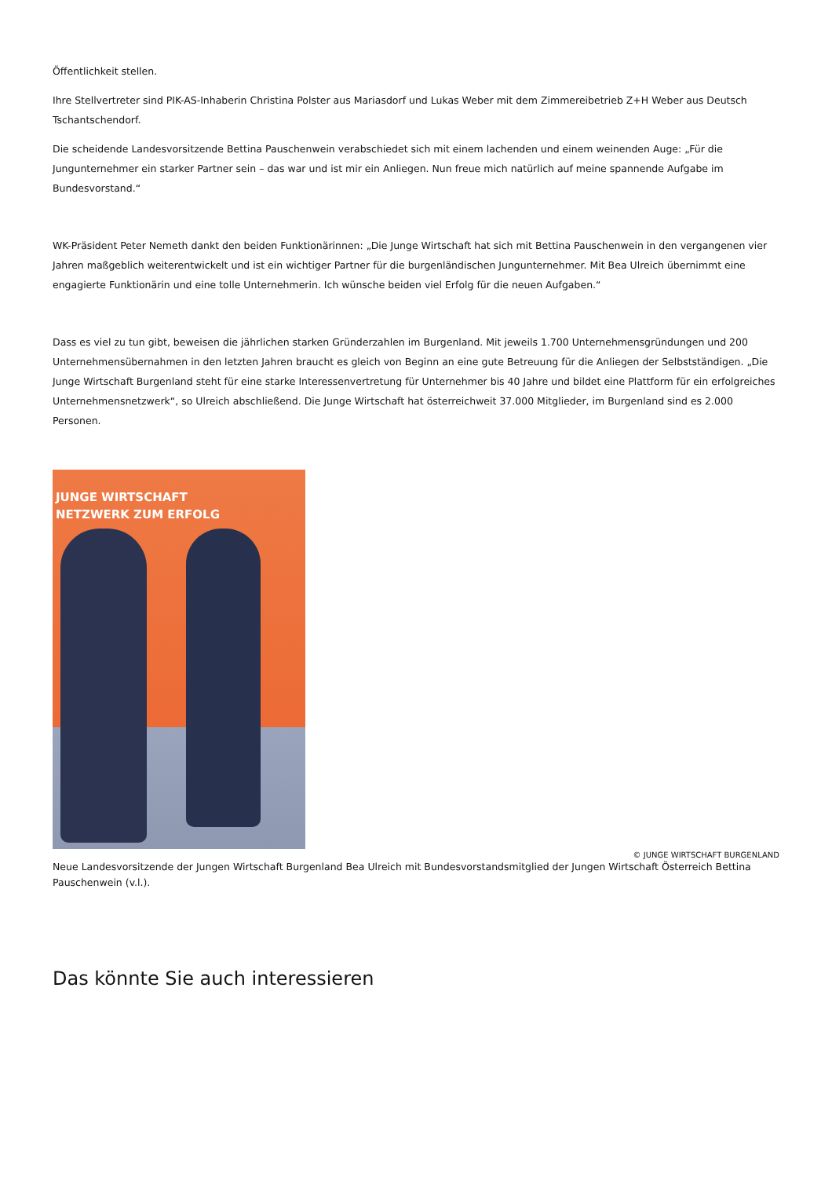Öffentlichkeit stellen.
Ihre Stellvertreter sind PIK-AS-Inhaberin Christina Polster aus Mariasdorf und Lukas Weber mit dem Zimmereibetrieb Z+H Weber aus Deutsch Tschantschendorf.
Die scheidende Landesvorsitzende Bettina Pauschenwein verabschiedet sich mit einem lachenden und einem weinenden Auge: „Für die Jungunternehmer ein starker Partner sein – das war und ist mir ein Anliegen. Nun freue mich natürlich auf meine spannende Aufgabe im Bundesvorstand.“
WK-Präsident Peter Nemeth dankt den beiden Funktionärinnen: „Die Junge Wirtschaft hat sich mit Bettina Pauschenwein in den vergangenen vier Jahren maßgeblich weiterentwickelt und ist ein wichtiger Partner für die burgenländischen Jungunternehmer. Mit Bea Ulreich übernimmt eine engagierte Funktionärin und eine tolle Unternehmerin. Ich wünsche beiden viel Erfolg für die neuen Aufgaben.“
Dass es viel zu tun gibt, beweisen die jährlichen starken Gründerzahlen im Burgenland. Mit jeweils 1.700 Unternehmensgründungen und 200 Unternehmensübernahmen in den letzten Jahren braucht es gleich von Beginn an eine gute Betreuung für die Anliegen der Selbstständigen. „Die Junge Wirtschaft Burgenland steht für eine starke Interessenvertretung für Unternehmer bis 40 Jahre und bildet eine Plattform für ein erfolgreiches Unternehmensnetzwerk“, so Ulreich abschließend. Die Junge Wirtschaft hat österreichweit 37.000 Mitglieder, im Burgenland sind es 2.000 Personen.
JUNGE WIRTSCHAFT
NETZWERK ZUM ERFOLG
© JUNGE WIRTSCHAFT BURGENLAND
Neue Landesvorsitzende der Jungen Wirtschaft Burgenland Bea Ulreich mit Bundesvorstandsmitglied der Jungen Wirtschaft Österreich Bettina Pauschenwein (v.l.).
Das könnte Sie auch interessieren